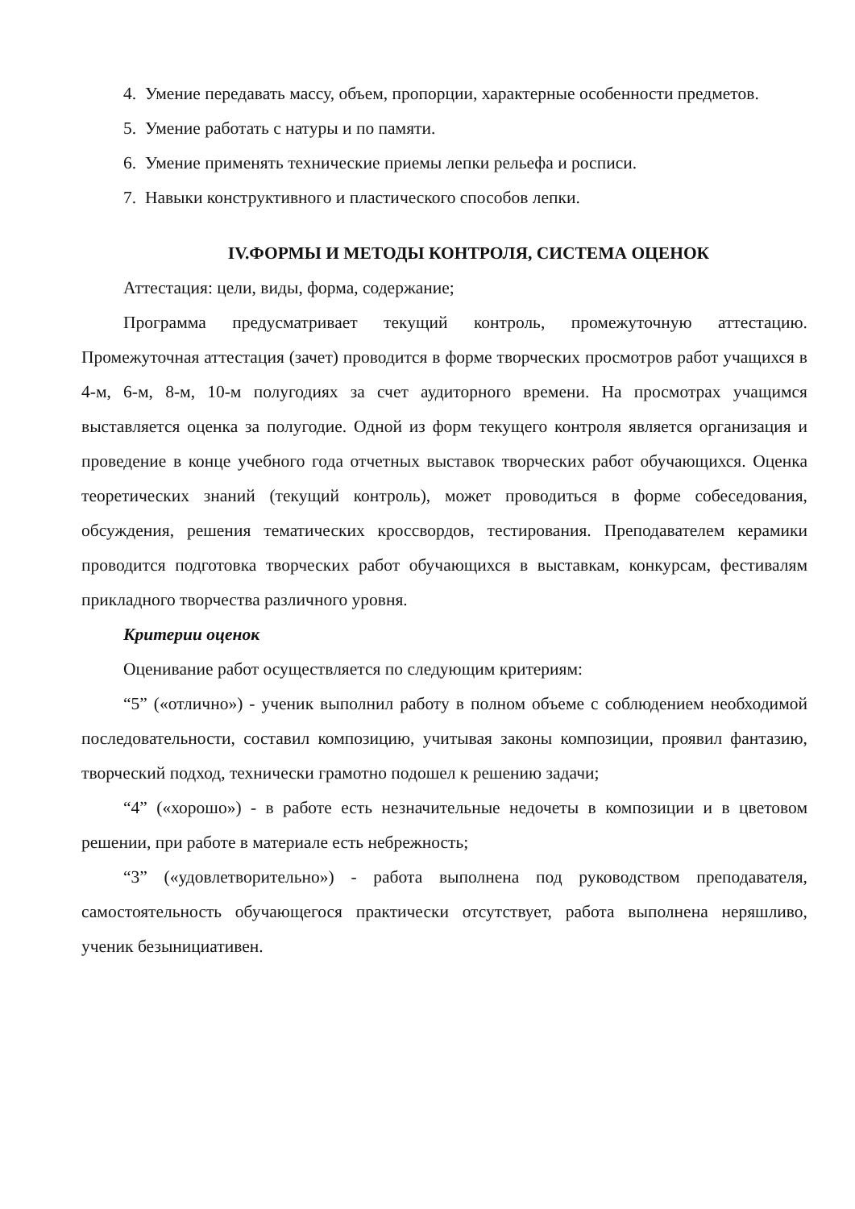4. Умение передавать массу, объем, пропорции, характерные особенности предметов.
5. Умение работать с натуры и по памяти.
6. Умение применять технические приемы лепки рельефа и росписи.
7. Навыки конструктивного и пластического способов лепки.
IV.ФОРМЫ И МЕТОДЫ КОНТРОЛЯ, СИСТЕМА ОЦЕНОК
Аттестация: цели, виды, форма, содержание;
Программа предусматривает текущий контроль, промежуточную аттестацию. Промежуточная аттестация (зачет) проводится в форме творческих просмотров работ учащихся в 4-м, 6-м, 8-м, 10-м полугодиях за счет аудиторного времени. На просмотрах учащимся выставляется оценка за полугодие. Одной из форм текущего контроля является организация и проведение в конце учебного года отчетных выставок творческих работ обучающихся. Оценка теоретических знаний (текущий контроль), может проводиться в форме собеседования, обсуждения, решения тематических кроссвордов, тестирования. Преподавателем керамики проводится подготовка творческих работ обучающихся в выставкам, конкурсам, фестивалям прикладного творчества различного уровня.
Критерии оценок
Оценивание работ осуществляется по следующим критериям:
“5” («отлично») - ученик выполнил работу в полном объеме с соблюдением необходимой последовательности, составил композицию, учитывая законы композиции, проявил фантазию, творческий подход, технически грамотно подошел к решению задачи;
“4” («хорошо») - в работе есть незначительные недочеты в композиции и в цветовом решении, при работе в материале есть небрежность;
“3” («удовлетворительно») - работа выполнена под руководством преподавателя, самостоятельность обучающегося практически отсутствует, работа выполнена неряшливо, ученик безынициативен.